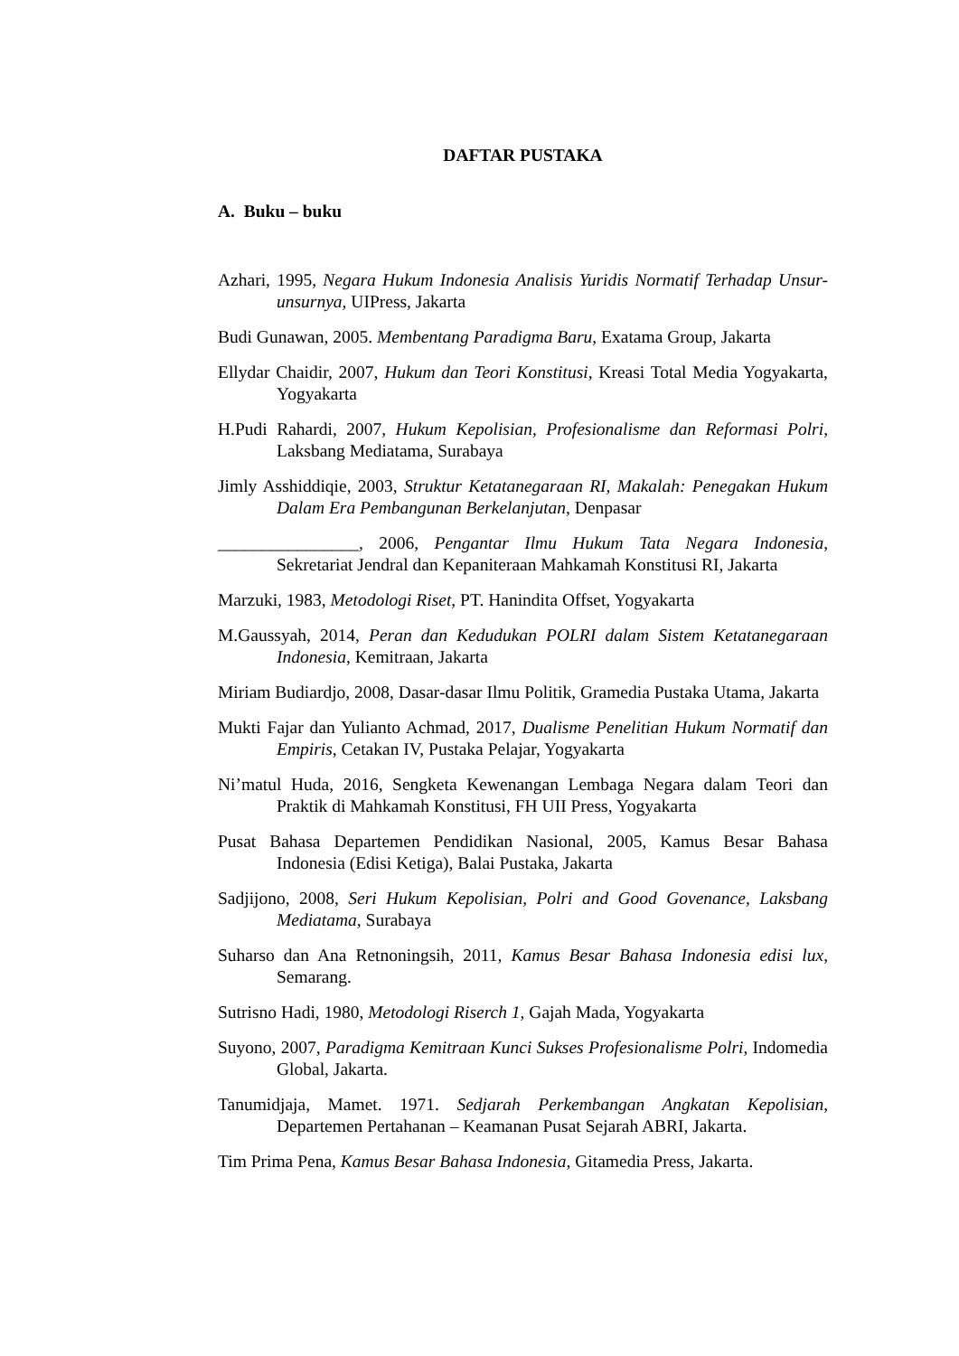DAFTAR PUSTAKA
A. Buku – buku
Azhari, 1995, Negara Hukum Indonesia Analisis Yuridis Normatif Terhadap Unsur-unsurnya, UIPress, Jakarta
Budi Gunawan, 2005. Membentang Paradigma Baru, Exatama Group, Jakarta
Ellydar Chaidir, 2007, Hukum dan Teori Konstitusi, Kreasi Total Media Yogyakarta, Yogyakarta
H.Pudi Rahardi, 2007, Hukum Kepolisian, Profesionalisme dan Reformasi Polri, Laksbang Mediatama, Surabaya
Jimly Asshiddiqie, 2003, Struktur Ketatanegaraan RI, Makalah: Penegakan Hukum Dalam Era Pembangunan Berkelanjutan, Denpasar
________________, 2006, Pengantar Ilmu Hukum Tata Negara Indonesia, Sekretariat Jendral dan Kepaniteraan Mahkamah Konstitusi RI, Jakarta
Marzuki, 1983, Metodologi Riset, PT. Hanindita Offset, Yogyakarta
M.Gaussyah, 2014, Peran dan Kedudukan POLRI dalam Sistem Ketatanegaraan Indonesia, Kemitraan, Jakarta
Miriam Budiardjo, 2008, Dasar-dasar Ilmu Politik, Gramedia Pustaka Utama, Jakarta
Mukti Fajar dan Yulianto Achmad, 2017, Dualisme Penelitian Hukum Normatif dan Empiris, Cetakan IV, Pustaka Pelajar, Yogyakarta
Ni’matul Huda, 2016, Sengketa Kewenangan Lembaga Negara dalam Teori dan Praktik di Mahkamah Konstitusi, FH UII Press, Yogyakarta
Pusat Bahasa Departemen Pendidikan Nasional, 2005, Kamus Besar Bahasa Indonesia (Edisi Ketiga), Balai Pustaka, Jakarta
Sadjijono, 2008, Seri Hukum Kepolisian, Polri and Good Govenance, Laksbang Mediatama, Surabaya
Suharso dan Ana Retnoningsih, 2011, Kamus Besar Bahasa Indonesia edisi lux, Semarang.
Sutrisno Hadi, 1980, Metodologi Riserch 1, Gajah Mada, Yogyakarta
Suyono, 2007, Paradigma Kemitraan Kunci Sukses Profesionalisme Polri, Indomedia Global, Jakarta.
Tanumidjaja, Mamet. 1971. Sedjarah Perkembangan Angkatan Kepolisian, Departemen Pertahanan – Keamanan Pusat Sejarah ABRI, Jakarta.
Tim Prima Pena, Kamus Besar Bahasa Indonesia, Gitamedia Press, Jakarta.